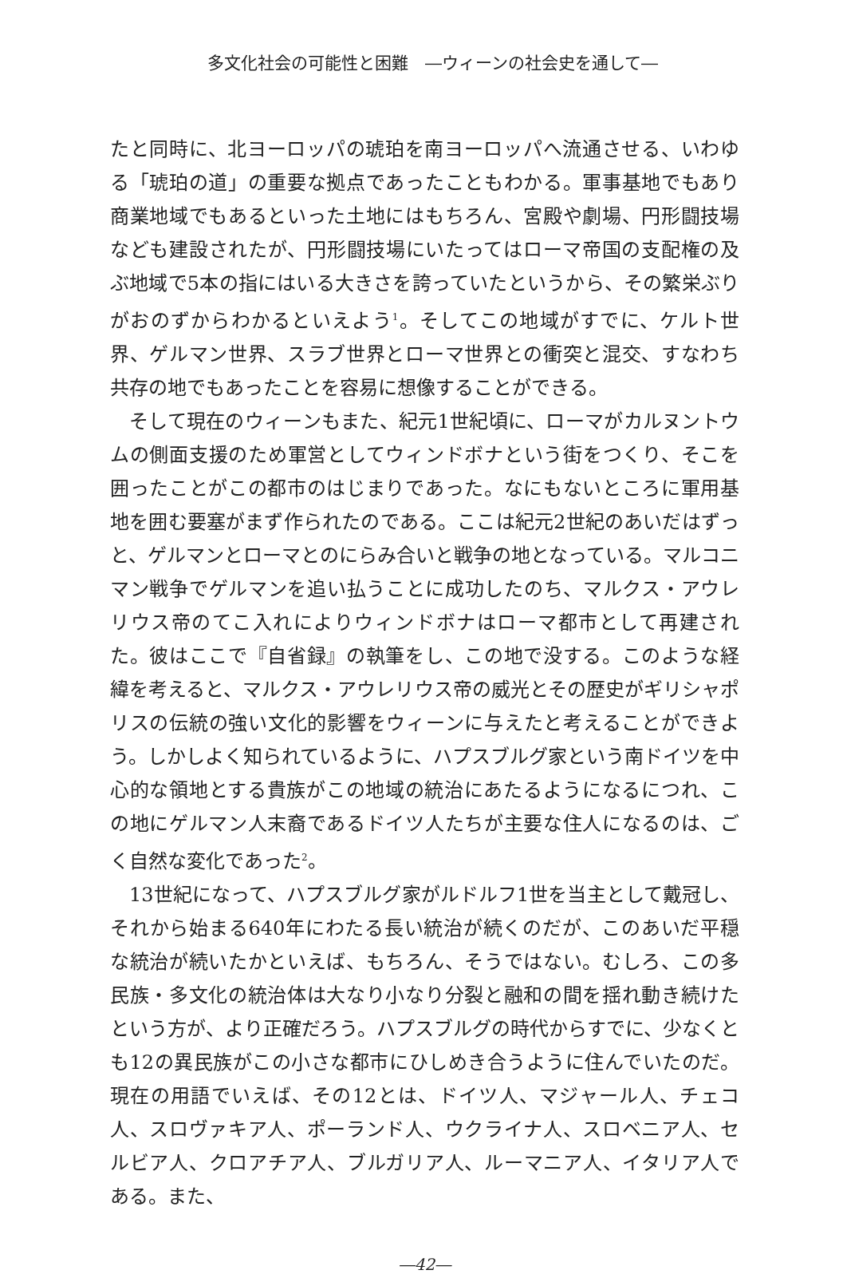多文化社会の可能性と困難　―ウィーンの社会史を通して―
たと同時に、北ヨーロッパの琥珀を南ヨーロッパへ流通させる、いわゆる「琥珀の道」の重要な拠点であったこともわかる。軍事基地でもあり商業地域でもあるといった土地にはもちろん、宮殿や劇場、円形闘技場なども建設されたが、円形闘技場にいたってはローマ帝国の支配権の及ぶ地域で5本の指にはいる大きさを誇っていたというから、その繁栄ぶりがおのずからわかるといえよう<sup>1</sup>。そしてこの地域がすでに、ケルト世界、ゲルマン世界、スラブ世界とローマ世界との衝突と混交、すなわち共存の地でもあったことを容易に想像することができる。
そして現在のウィーンもまた、紀元1世紀頃に、ローマがカルヌントウムの側面支援のため軍営としてウィンドボナという街をつくり、そこを囲ったことがこの都市のはじまりであった。なにもないところに軍用基地を囲む要塞がまず作られたのである。ここは紀元2世紀のあいだはずっと、ゲルマンとローマとのにらみ合いと戦争の地となっている。マルコニマン戦争でゲルマンを追い払うことに成功したのち、マルクス・アウレリウス帝のてこ入れによりウィンドボナはローマ都市として再建された。彼はここで『自省録』の執筆をし、この地で没する。このような経緯を考えると、マルクス・アウレリウス帝の威光とその歴史がギリシャポリスの伝統の強い文化的影響をウィーンに与えたと考えることができよう。しかしよく知られているように、ハプスブルグ家という南ドイツを中心的な領地とする貴族がこの地域の統治にあたるようになるにつれ、この地にゲルマン人末裔であるドイツ人たちが主要な住人になるのは、ごく自然な変化であった<sup>2</sup>。
13世紀になって、ハプスブルグ家がルドルフ1世を当主として戴冠し、それから始まる640年にわたる長い統治が続くのだが、このあいだ平穏な統治が続いたかといえば、もちろん、そうではない。むしろ、この多民族・多文化の統治体は大なり小なり分裂と融和の間を揺れ動き続けたという方が、より正確だろう。ハプスブルグの時代からすでに、少なくとも12の異民族がこの小さな都市にひしめき合うように住んでいたのだ。現在の用語でいえば、その12とは、ドイツ人、マジャール人、チェコ人、スロヴァキア人、ポーランド人、ウクライナ人、スロベニア人、セルビア人、クロアチア人、ブルガリア人、ルーマニア人、イタリア人である。また、
―42―